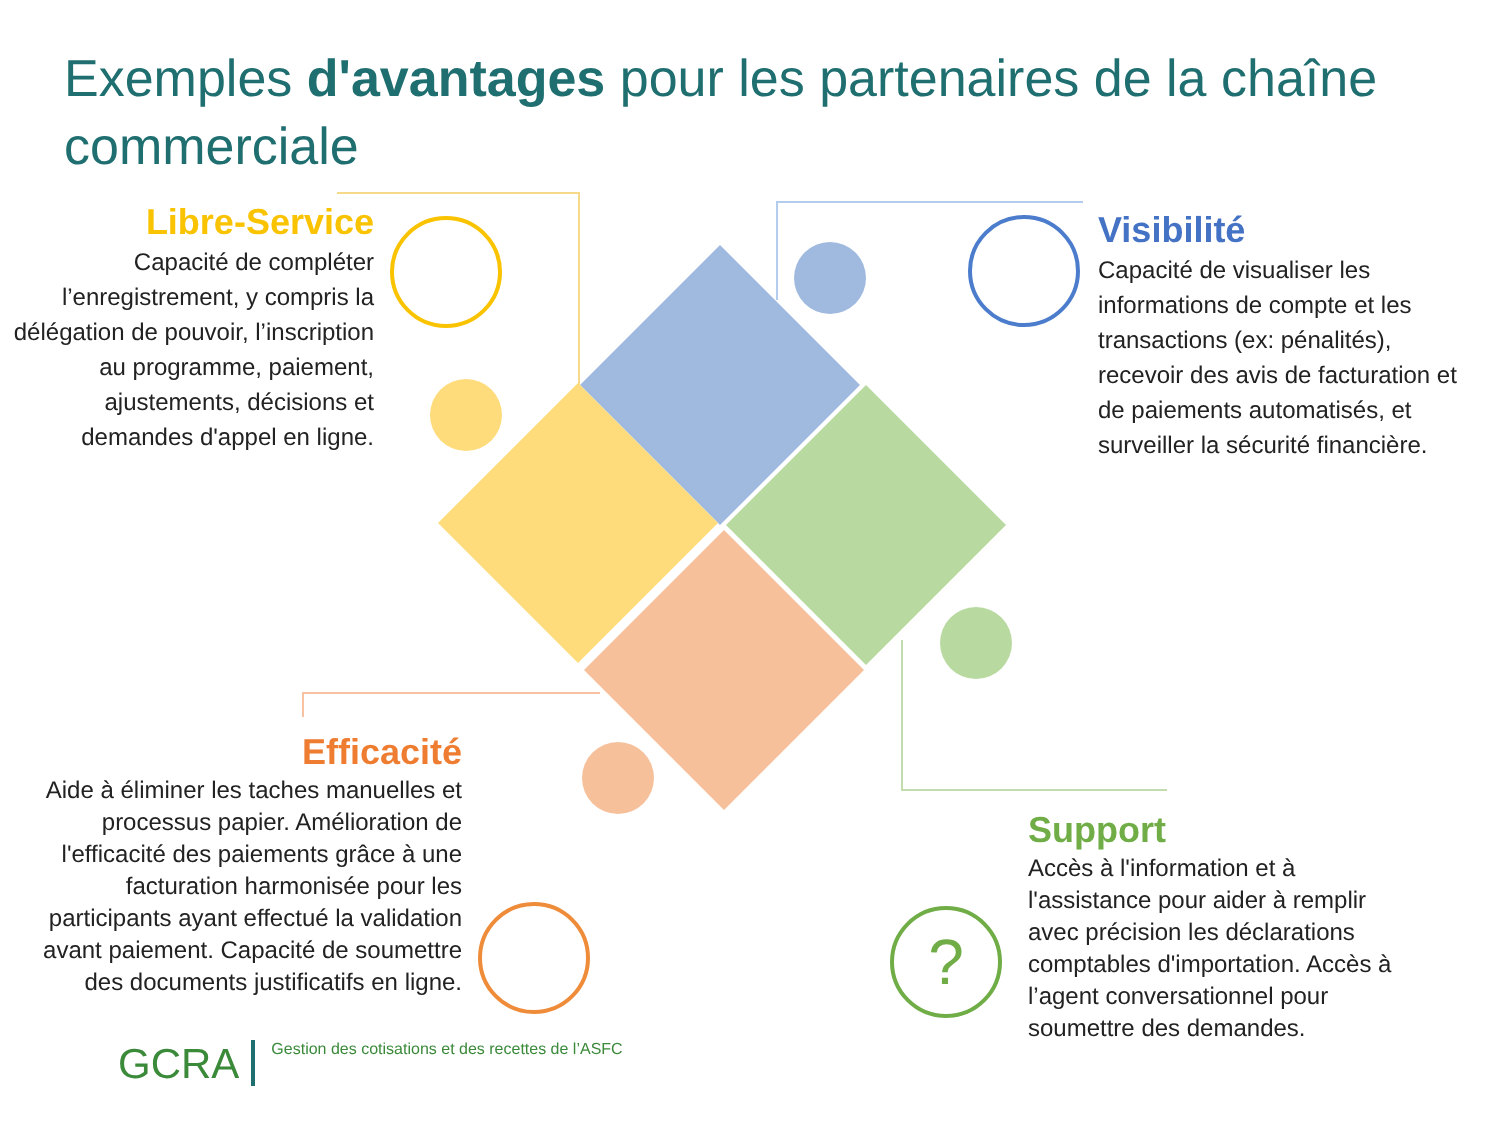Exemples d'avantages pour les partenaires de la chaîne commerciale
?
Libre-Service
Capacité de compléter l’enregistrement, y compris la délégation de pouvoir, l’inscription au programme, paiement, ajustements, décisions et demandes d'appel en ligne.
Visibilité
Capacité de visualiser les informations de compte et les transactions (ex: pénalités), recevoir des avis de facturation et de paiements automatisés, et surveiller la sécurité financière.
Efficacité
Aide à éliminer les taches manuelles et processus papier. Amélioration de l'efficacité des paiements grâce à une facturation harmonisée pour les participants ayant effectué la validation avant paiement. Capacité de soumettre des documents justificatifs en ligne.
Support
Accès à l'information et à l'assistance pour aider à remplir avec précision les déclarations comptables d'importation. Accès à l’agent conversationnel pour soumettre des demandes.
GCRA Gestion des cotisations et des recettes de l’ASFC